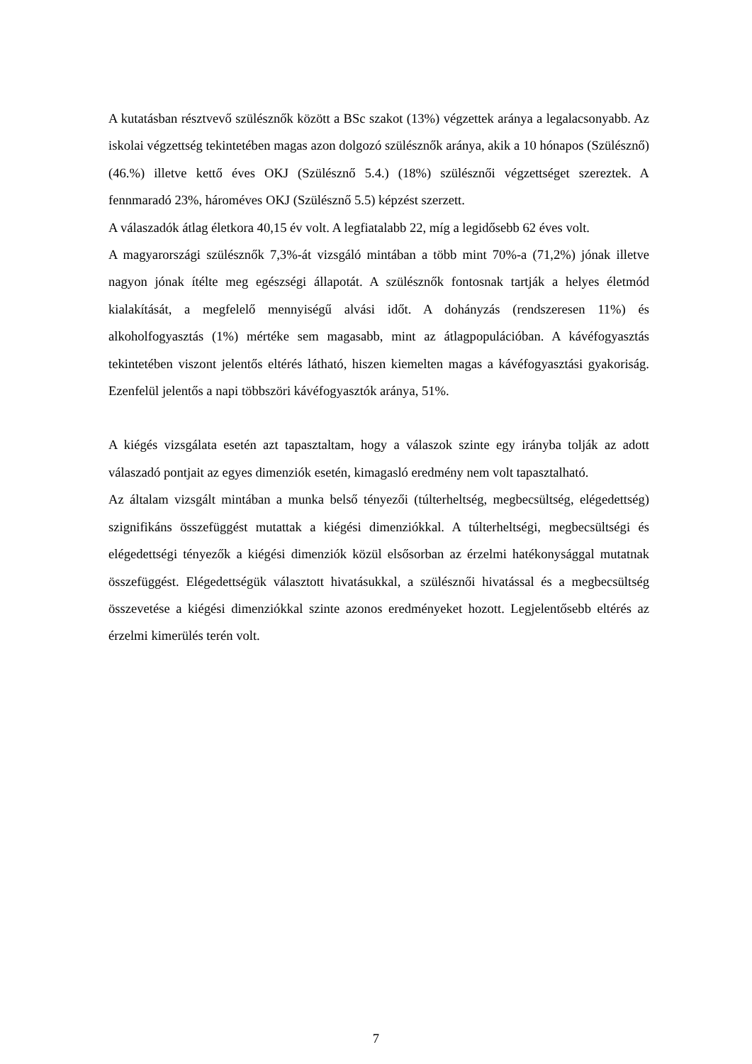A kutatásban résztvevő szülésznők között a BSc szakot (13%) végzettek aránya a legalacsonyabb. Az iskolai végzettség tekintetében magas azon dolgozó szülésznők aránya, akik a 10 hónapos (Szülésznő) (46.%) illetve kettő éves OKJ (Szülésznő 5.4.) (18%) szülésznői végzettséget szereztek. A fennmaradó 23%, hároméves OKJ (Szülésznő 5.5) képzést szerzett.
A válaszadók átlag életkora 40,15 év volt. A legfiatalabb 22, míg a legidősebb 62 éves volt.
A magyarországi szülésznők 7,3%-át vizsgáló mintában a több mint 70%-a (71,2%) jónak illetve nagyon jónak ítélte meg egészségi állapotát. A szülésznők fontosnak tartják a helyes életmód kialakítását, a megfelelő mennyiségű alvási időt. A dohányzás (rendszeresen 11%) és alkoholfogyasztás (1%) mértéke sem magasabb, mint az átlagpopulációban. A kávéfogyasztás tekintetében viszont jelentős eltérés látható, hiszen kiemelten magas a kávéfogyasztási gyakoriság. Ezenfelül jelentős a napi többszöri kávéfogyasztók aránya, 51%.
A kiégés vizsgálata esetén azt tapasztaltam, hogy a válaszok szinte egy irányba tolják az adott válaszadó pontjait az egyes dimenziók esetén, kimagasló eredmény nem volt tapasztalható.
Az általam vizsgált mintában a munka belső tényezői (túlterheltség, megbecsültség, elégedettség) szignifikáns összefüggést mutattak a kiégési dimenziókkal. A túlterheltségi, megbecsültségi és elégedettségi tényezők a kiégési dimenziók közül elsősorban az érzelmi hatékonysággal mutatnak összefüggést. Elégedettségük választott hivatásukkal, a szülésznői hivatással és a megbecsültség összevetése a kiégési dimenziókkal szinte azonos eredményeket hozott. Legjelentősebb eltérés az érzelmi kimerülés terén volt.
7